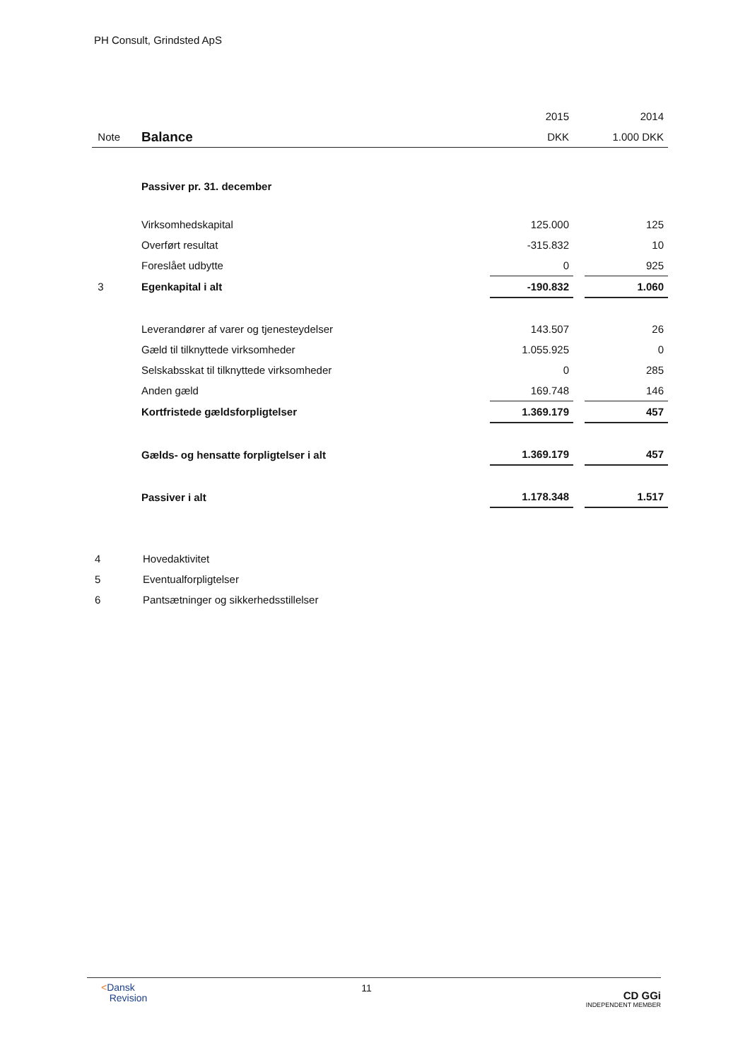PH Consult, Grindsted ApS
| | | 2015 | | 2014 |
| Note | Balance | DKK | | 1.000 DKK |
| | Passiver pr. 31. december | | | |
| | Virksomhedskapital | 125.000 | | 125 |
| | Overført resultat | -315.832 | | 10 |
| | Foreslået udbytte | 0 | | 925 |
| 3 | Egenkapital i alt | -190.832 | | 1.060 |
| | Leverandører af varer og tjenesteydelser | 143.507 | | 26 |
| | Gæld til tilknyttede virksomheder | 1.055.925 | | 0 |
| | Selskabsskat til tilknyttede virksomheder | 0 | | 285 |
| | Anden gæld | 169.748 | | 146 |
| | Kortfristede gældsforpligtelser | 1.369.179 | | 457 |
| | Gælds- og hensatte forpligtelser i alt | 1.369.179 | | 457 |
| | Passiver i alt | 1.178.348 | | 1.517 |
4 Hovedaktivitet
5 Eventualforpligtelser
6 Pantsætninger og sikkerhedsstillelser
<Dansk
Revision
11
CD GGi
INDEPENDENT MEMBER